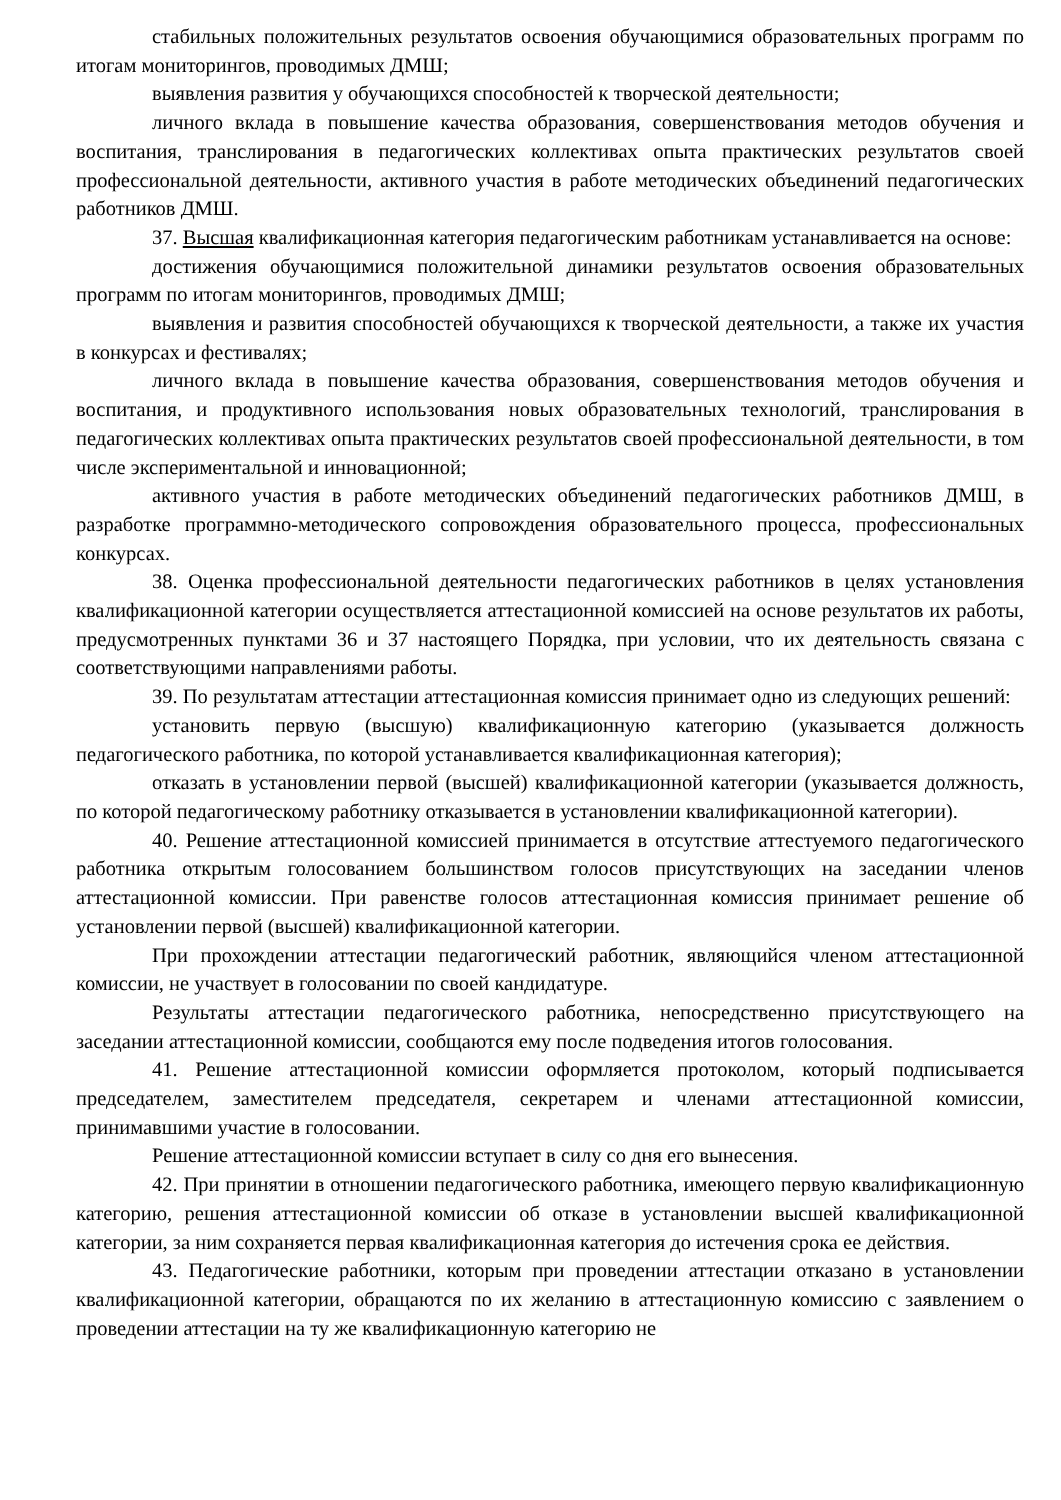стабильных положительных результатов освоения обучающимися образовательных программ по итогам мониторингов, проводимых ДМШ;
выявления развития у обучающихся способностей к творческой деятельности;
личного вклада в повышение качества образования, совершенствования методов обучения и воспитания, транслирования в педагогических коллективах опыта практических результатов своей профессиональной деятельности, активного участия в работе методических объединений педагогических работников ДМШ.
37. Высшая квалификационная категория педагогическим работникам устанавливается на основе:
достижения обучающимися положительной динамики результатов освоения образовательных программ по итогам мониторингов, проводимых ДМШ;
выявления и развития способностей обучающихся к творческой деятельности, а также их участия в конкурсах и фестивалях;
личного вклада в повышение качества образования, совершенствования методов обучения и воспитания, и продуктивного использования новых образовательных технологий, транслирования в педагогических коллективах опыта практических результатов своей профессиональной деятельности, в том числе экспериментальной и инновационной;
активного участия в работе методических объединений педагогических работников ДМШ, в разработке программно-методического сопровождения образовательного процесса, профессиональных конкурсах.
38. Оценка профессиональной деятельности педагогических работников в целях установления квалификационной категории осуществляется аттестационной комиссией на основе результатов их работы, предусмотренных пунктами 36 и 37 настоящего Порядка, при условии, что их деятельность связана с соответствующими направлениями работы.
39. По результатам аттестации аттестационная комиссия принимает одно из следующих решений:
установить первую (высшую) квалификационную категорию (указывается должность педагогического работника, по которой устанавливается квалификационная категория);
отказать в установлении первой (высшей) квалификационной категории (указывается должность, по которой педагогическому работнику отказывается в установлении квалификационной категории).
40. Решение аттестационной комиссией принимается в отсутствие аттестуемого педагогического работника открытым голосованием большинством голосов присутствующих на заседании членов аттестационной комиссии. При равенстве голосов аттестационная комиссия принимает решение об установлении первой (высшей) квалификационной категории.
При прохождении аттестации педагогический работник, являющийся членом аттестационной комиссии, не участвует в голосовании по своей кандидатуре.
Результаты аттестации педагогического работника, непосредственно присутствующего на заседании аттестационной комиссии, сообщаются ему после подведения итогов голосования.
41. Решение аттестационной комиссии оформляется протоколом, который подписывается председателем, заместителем председателя, секретарем и членами аттестационной комиссии, принимавшими участие в голосовании.
Решение аттестационной комиссии вступает в силу со дня его вынесения.
42. При принятии в отношении педагогического работника, имеющего первую квалификационную категорию, решения аттестационной комиссии об отказе в установлении высшей квалификационной категории, за ним сохраняется первая квалификационная категория до истечения срока ее действия.
43. Педагогические работники, которым при проведении аттестации отказано в установлении квалификационной категории, обращаются по их желанию в аттестационную комиссию с заявлением о проведении аттестации на ту же квалификационную категорию не